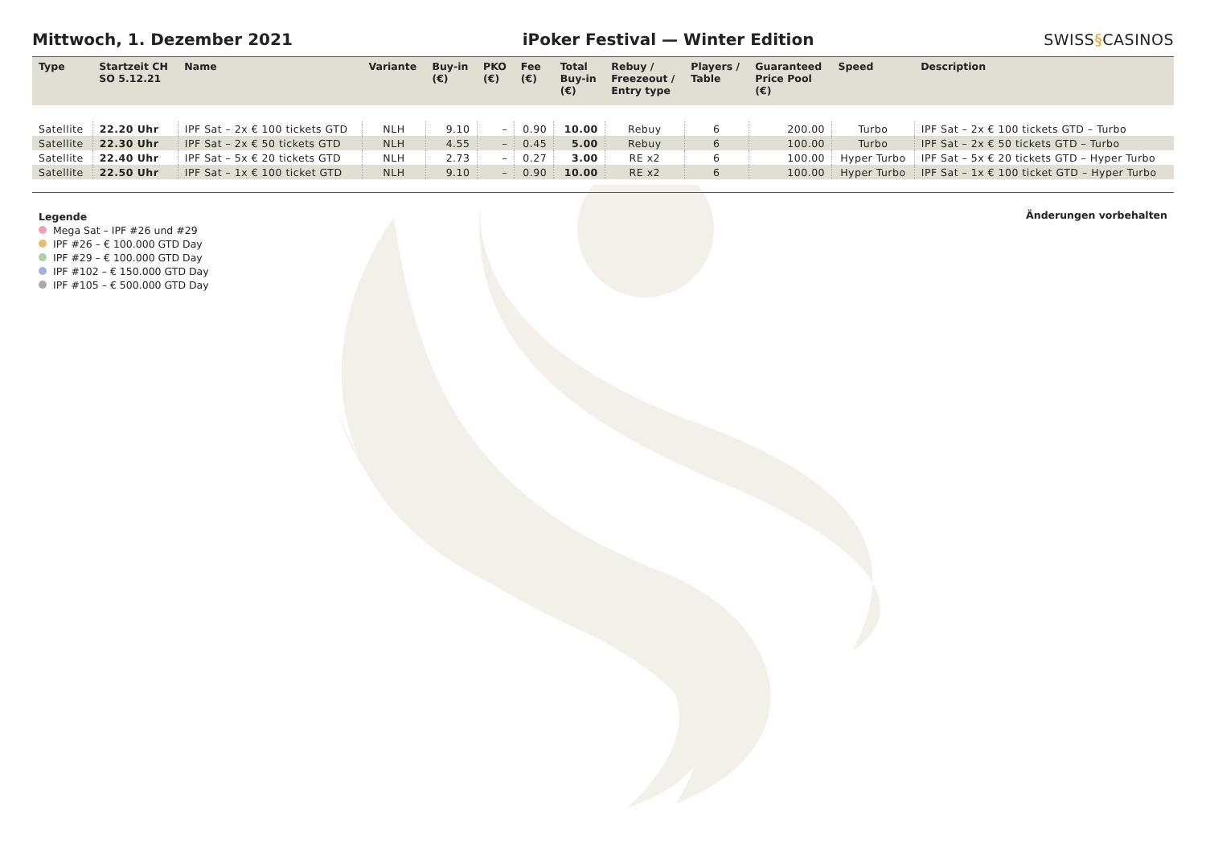Mittwoch, 1. Dezember 2021
iPoker Festival — Winter Edition
SWISS§CASINOS
| Type | Startzeit CH SO 5.12.21 | Name | Variante | Buy-in (€) | PKO (€) | Fee (€) | Total Buy-in (€) | Rebuy / Freezeout / Entry type | Players / Table | Guaranteed Price Pool (€) | Speed | Description |
| --- | --- | --- | --- | --- | --- | --- | --- | --- | --- | --- | --- | --- |
| Satellite | 22.20 Uhr | IPF Sat – 2x € 100 tickets GTD | NLH | 9.10 | – | 0.90 | 10.00 | Rebuy | 6 | 200.00 | Turbo | IPF Sat – 2x € 100 tickets GTD – Turbo |
| Satellite | 22.30 Uhr | IPF Sat – 2x € 50 tickets GTD | NLH | 4.55 | – | 0.45 | 5.00 | Rebuy | 6 | 100.00 | Turbo | IPF Sat – 2x € 50 tickets GTD – Turbo |
| Satellite | 22.40 Uhr | IPF Sat – 5x € 20 tickets GTD | NLH | 2.73 | – | 0.27 | 3.00 | RE x2 | 6 | 100.00 | Hyper Turbo | IPF Sat – 5x € 20 tickets GTD – Hyper Turbo |
| Satellite | 22.50 Uhr | IPF Sat – 1x € 100 ticket GTD | NLH | 9.10 | – | 0.90 | 10.00 | RE x2 | 6 | 100.00 | Hyper Turbo | IPF Sat – 1x € 100 ticket GTD – Hyper Turbo |
Legende
Mega Sat – IPF #26 und #29
IPF #26 – € 100.000 GTD Day
IPF #29 – € 100.000 GTD Day
IPF #102 – € 150.000 GTD Day
IPF #105 – € 500.000 GTD Day
Änderungen vorbehalten